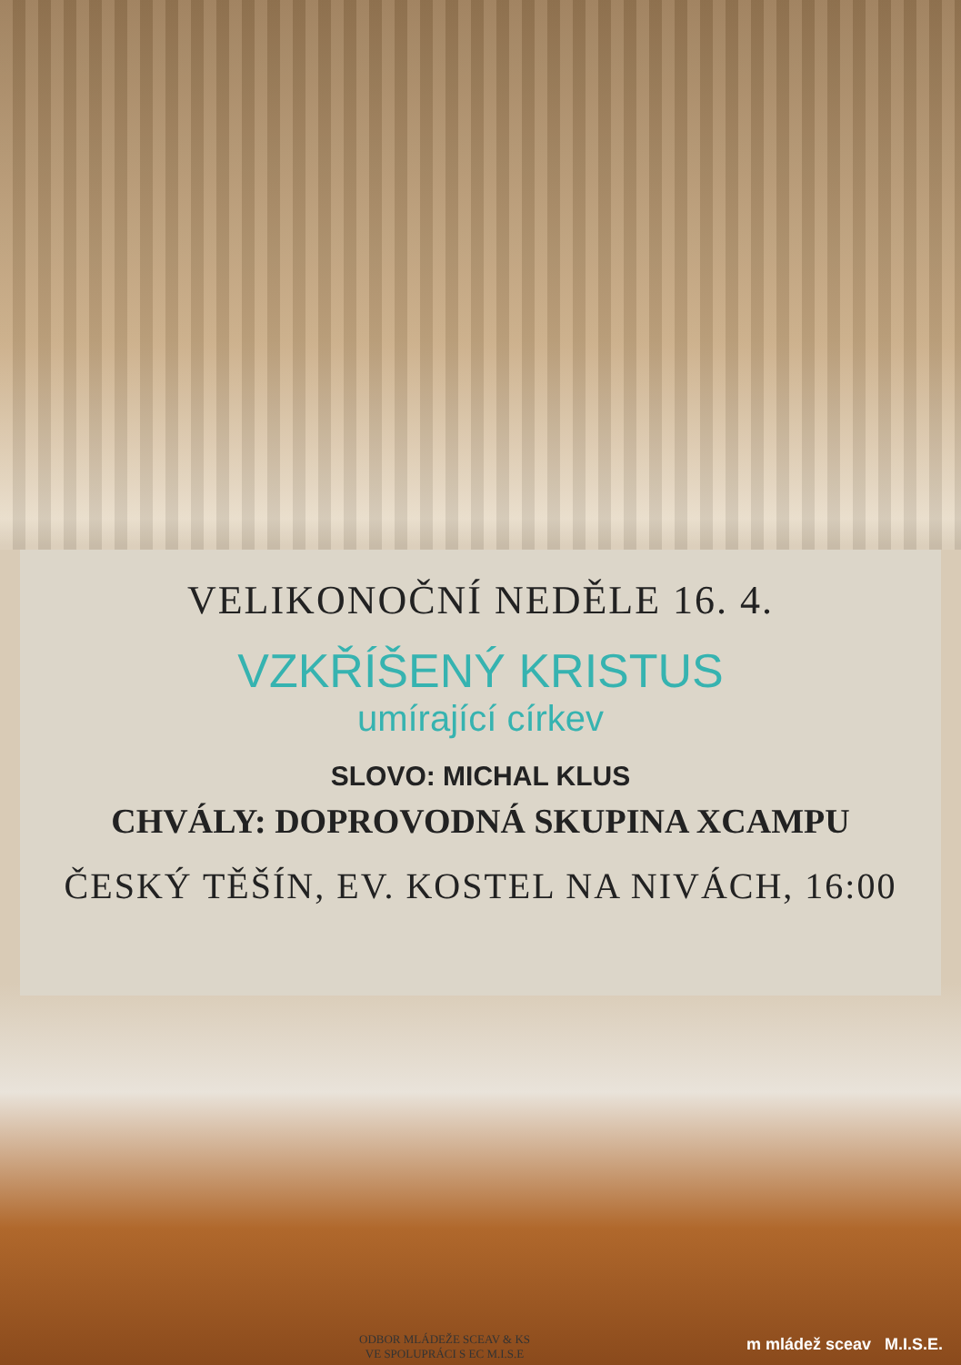VELIKONOČNÍ NEDĚLE 16. 4.
VZKŘÍŠENÝ KRISTUS
umírající církev
SLOVO: MICHAL KLUS
CHVÁLY: DOPROVODNÁ SKUPINA XCAMPU
ČESKÝ TĚŠÍN, EV. KOSTEL NA NIVÁCH, 16:00
ODBOR MLÁDEŽE SCEAV & KS
VE SPOLUPRÁCI S EC M.I.S.E
m mládež sceav M.I.S.E.